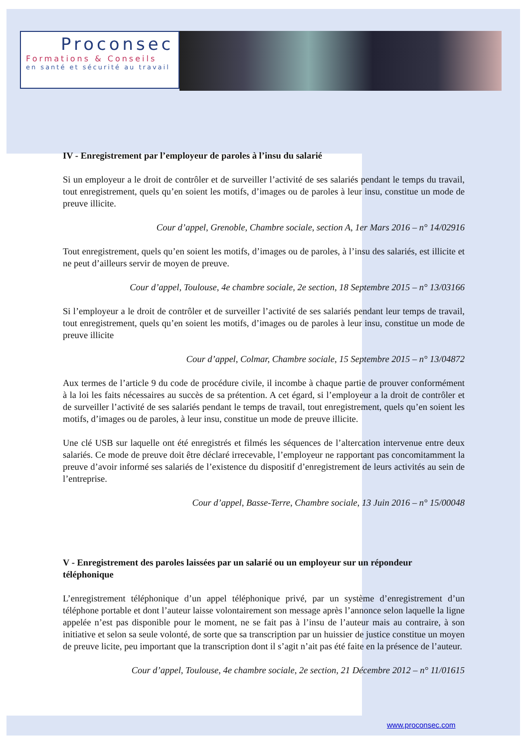Proconsec
Formations & Conseils
en santé et sécurité au travail
IV - Enregistrement par l’employeur de paroles à l’insu du salarié
Si un employeur a le droit de contrôler et de surveiller l’activité de ses salariés pendant le temps du travail, tout enregistrement, quels qu’en soient les motifs, d’images ou de paroles à leur insu, constitue un mode de preuve illicite.
Cour d’appel, Grenoble, Chambre sociale, section A, 1er Mars 2016 – n° 14/02916
Tout enregistrement, quels qu’en soient les motifs, d’images ou de paroles, à l’insu des salariés, est illicite et ne peut d’ailleurs servir de moyen de preuve.
Cour d’appel, Toulouse, 4e chambre sociale, 2e section, 18 Septembre 2015 – n° 13/03166
Si l’employeur a le droit de contrôler et de surveiller l’activité de ses salariés pendant leur temps de travail, tout enregistrement, quels qu’en soient les motifs, d’images ou de paroles à leur insu, constitue un mode de preuve illicite
Cour d’appel, Colmar, Chambre sociale, 15 Septembre 2015 – n° 13/04872
Aux termes de l’article 9 du code de procédure civile, il incombe à chaque partie de prouver conformément à la loi les faits nécessaires au succès de sa prétention. A cet égard, si l’employeur a la droit de contrôler et de surveiller l’activité de ses salariés pendant le temps de travail, tout enregistrement, quels qu’en soient les motifs, d’images ou de paroles, à leur insu, constitue un mode de preuve illicite.
Une clé USB sur laquelle ont été enregistrés et filmés les séquences de l’altercation intervenue entre deux salariés. Ce mode de preuve doit être déclaré irrecevable, l’employeur ne rapportant pas concomitamment la preuve d’avoir informé ses salariés de l’existence du dispositif d’enregistrement de leurs activités au sein de l’entreprise.
Cour d’appel, Basse-Terre, Chambre sociale, 13 Juin 2016 – n° 15/00048
V - Enregistrement des paroles laissées par un salarié ou un employeur sur un répondeur téléphonique
L’enregistrement téléphonique d’un appel téléphonique privé, par un système d’enregistrement d’un téléphone portable et dont l’auteur laisse volontairement son message après l’annonce selon laquelle la ligne appelée n’est pas disponible pour le moment, ne se fait pas à l’insu de l’auteur mais au contraire, à son initiative et selon sa seule volonté, de sorte que sa transcription par un huissier de justice constitue un moyen de preuve licite, peu important que la transcription dont il s’agit n’ait pas été faite en la présence de l’auteur.
Cour d’appel, Toulouse, 4e chambre sociale, 2e section, 21 Décembre 2012 – n° 11/01615
www.proconsec.com